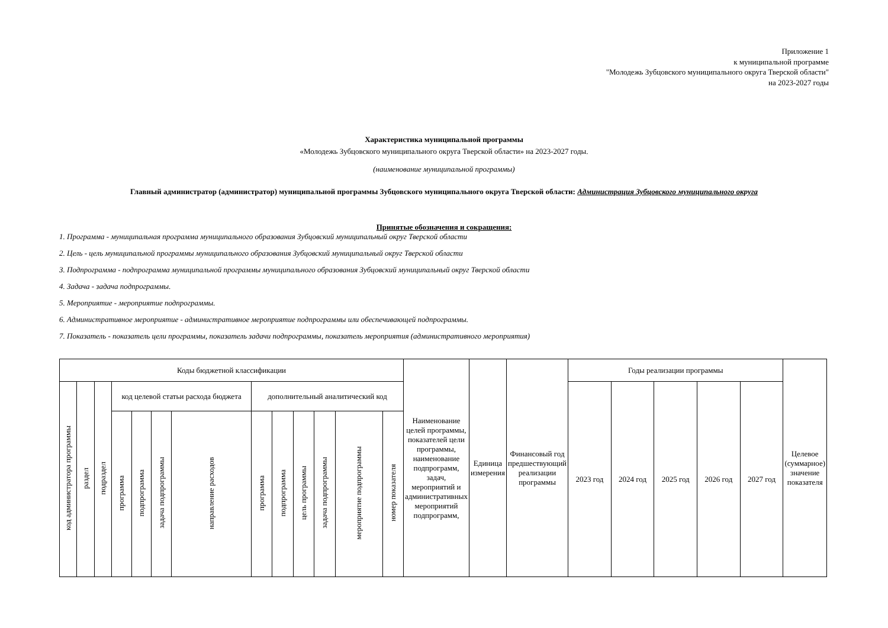Приложение 1
к муниципальной программе
"Молодежь Зубцовского муниципального округа Тверской области"
на 2023-2027 годы
Характеристика муниципальной программы
«Молодежь Зубцовского муниципального округа Тверской области» на 2023-2027 годы.
(наименование муниципальной программы)
Главный администратор (администратор) муниципальной программы Зубцовского муниципального округа Тверской области: Администрация Зубцовского муниципального округа
Принятые обозначения и сокращения:
1. Программа - муниципальная программа муниципального образования Зубцовский муниципальный округ Тверской области
2. Цель - цель муниципальной программы муниципального образования Зубцовский муниципальный округ Тверской области
3. Подпрограмма - подпрограмма муниципальной программы муниципального образования Зубцовский муниципальный округ Тверской области
4. Задача - задача подпрограммы.
5. Мероприятие - мероприятие подпрограммы.
6. Административное мероприятие - административное мероприятие подпрограммы или обеспечивающей подпрограммы.
7. Показатель - показатель цели программы, показатель задачи подпрограммы, показатель мероприятия (административного мероприятия)
| Коды бюджетной классификации | | | | | | | | | | | | | Наименование целей программы, показателей цели программы, наименование подпрограмм, задач, мероприятий и административных мероприятий подпрограмм, | Единица измерения | Финансовый год предшествующий реализации программы | Годы реализации программы | | | | | Целевое (суммарное) значение показателя |
| --- | --- | --- | --- | --- | --- | --- | --- | --- | --- | --- | --- | --- | --- | --- | --- | --- | --- | --- | --- | --- | --- |
| код администратора программы | раздел | подраздел | код целевой статьи расхода бюджета | | | | дополнительный аналитический код | | | | | | | | | 2023 год | 2024 год | 2025 год | 2026 год | 2027 год | |
| | | | программа | подпрограмма | задача подпрограммы | направление расходов | программа | подпрограмма | цель программы | задача подпрограммы | мероприятие подпрограммы | номер показателя | | | | | | | | | |